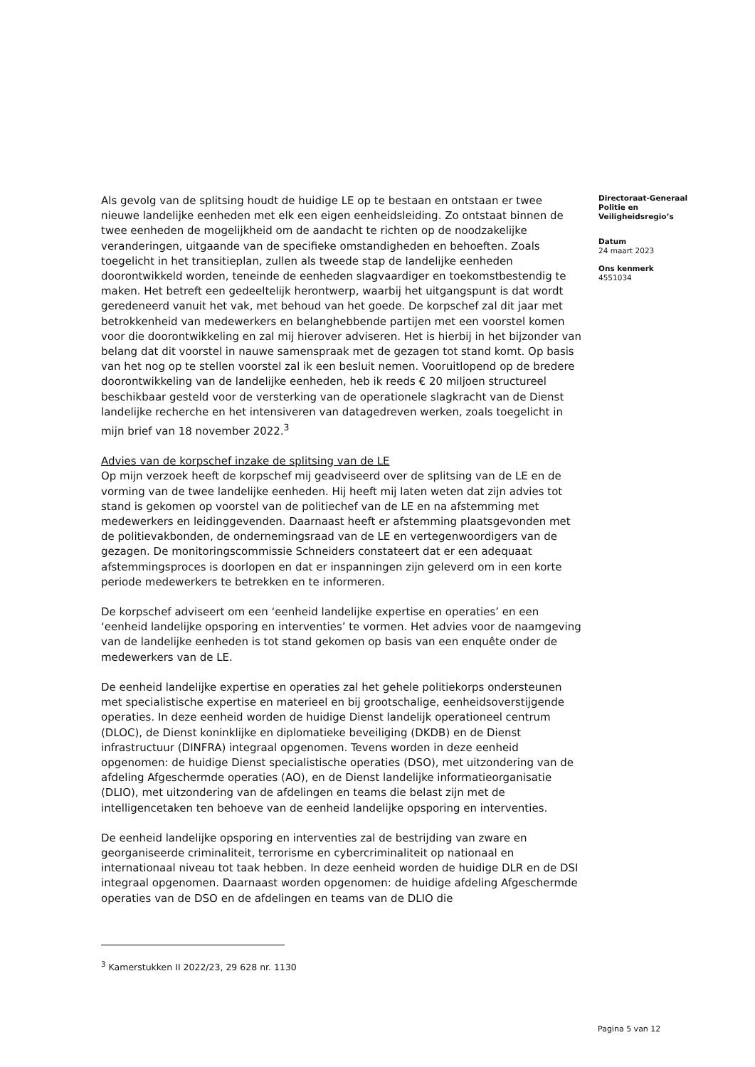Als gevolg van de splitsing houdt de huidige LE op te bestaan en ontstaan er twee nieuwe landelijke eenheden met elk een eigen eenheidsleiding. Zo ontstaat binnen de twee eenheden de mogelijkheid om de aandacht te richten op de noodzakelijke veranderingen, uitgaande van de specifieke omstandigheden en behoeften. Zoals toegelicht in het transitieplan, zullen als tweede stap de landelijke eenheden doorontwikkeld worden, teneinde de eenheden slagvaardiger en toekomstbestendig te maken. Het betreft een gedeeltelijk herontwerp, waarbij het uitgangspunt is dat wordt geredeneerd vanuit het vak, met behoud van het goede. De korpschef zal dit jaar met betrokkenheid van medewerkers en belanghebbende partijen met een voorstel komen voor die doorontwikkeling en zal mij hierover adviseren. Het is hierbij in het bijzonder van belang dat dit voorstel in nauwe samenspraak met de gezagen tot stand komt. Op basis van het nog op te stellen voorstel zal ik een besluit nemen. Vooruitlopend op de bredere doorontwikkeling van de landelijke eenheden, heb ik reeds € 20 miljoen structureel beschikbaar gesteld voor de versterking van de operationele slagkracht van de Dienst landelijke recherche en het intensiveren van datagedreven werken, zoals toegelicht in mijn brief van 18 november 2022.<sup>3</sup>
Advies van de korpschef inzake de splitsing van de LE
Op mijn verzoek heeft de korpschef mij geadviseerd over de splitsing van de LE en de vorming van de twee landelijke eenheden. Hij heeft mij laten weten dat zijn advies tot stand is gekomen op voorstel van de politiechef van de LE en na afstemming met medewerkers en leidinggevenden. Daarnaast heeft er afstemming plaatsgevonden met de politievakbonden, de ondernemingsraad van de LE en vertegenwoordigers van de gezagen. De monitoringscommissie Schneiders constateert dat er een adequaat afstemmingsproces is doorlopen en dat er inspanningen zijn geleverd om in een korte periode medewerkers te betrekken en te informeren.
De korpschef adviseert om een ‘eenheid landelijke expertise en operaties’ en een ‘eenheid landelijke opsporing en interventies’ te vormen. Het advies voor de naamgeving van de landelijke eenheden is tot stand gekomen op basis van een enquête onder de medewerkers van de LE.
De eenheid landelijke expertise en operaties zal het gehele politiekorps ondersteunen met specialistische expertise en materieel en bij grootschalige, eenheidsoverstijgende operaties. In deze eenheid worden de huidige Dienst landelijk operationeel centrum (DLOC), de Dienst koninklijke en diplomatieke beveiliging (DKDB) en de Dienst infrastructuur (DINFRA) integraal opgenomen. Tevens worden in deze eenheid opgenomen: de huidige Dienst specialistische operaties (DSO), met uitzondering van de afdeling Afgeschermde operaties (AO), en de Dienst landelijke informatieorganisatie (DLIO), met uitzondering van de afdelingen en teams die belast zijn met de intelligencetaken ten behoeve van de eenheid landelijke opsporing en interventies.
De eenheid landelijke opsporing en interventies zal de bestrijding van zware en georganiseerde criminaliteit, terrorisme en cybercriminaliteit op nationaal en internationaal niveau tot taak hebben. In deze eenheid worden de huidige DLR en de DSI integraal opgenomen. Daarnaast worden opgenomen: de huidige afdeling Afgeschermde operaties van de DSO en de afdelingen en teams van de DLIO die
Directoraat-Generaal Politie en Veiligheidsregio’s
Datum
24 maart 2023
Ons kenmerk
4551034
<sup>3</sup> Kamerstukken II 2022/23, 29 628 nr. 1130
Pagina 5 van 12